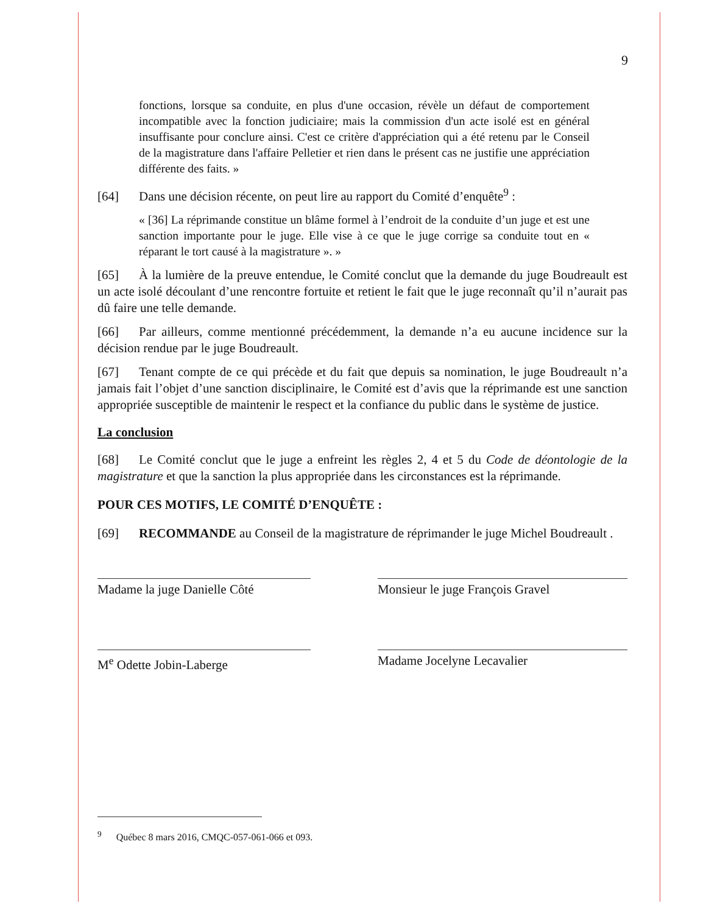9
fonctions, lorsque sa conduite, en plus d'une occasion, révèle un défaut de comportement incompatible avec la fonction judiciaire; mais la commission d'un acte isolé est en général insuffisante pour conclure ainsi. C'est ce critère d'appréciation qui a été retenu par le Conseil de la magistrature dans l'affaire Pelletier et rien dans le présent cas ne justifie une appréciation différente des faits. »
[64] Dans une décision récente, on peut lire au rapport du Comité d’enquête<sup>9</sup> :
« [36] La réprimande constitue un blâme formel à l’endroit de la conduite d’un juge et est une sanction importante pour le juge. Elle vise à ce que le juge corrige sa conduite tout en « réparant le tort causé à la magistrature ». »
[65] À la lumière de la preuve entendue, le Comité conclut que la demande du juge Boudreault est un acte isolé découlant d’une rencontre fortuite et retient le fait que le juge reconnaît qu’il n’aurait pas dû faire une telle demande.
[66] Par ailleurs, comme mentionné précédemment, la demande n’a eu aucune incidence sur la décision rendue par le juge Boudreault.
[67] Tenant compte de ce qui précède et du fait que depuis sa nomination, le juge Boudreault n’a jamais fait l’objet d’une sanction disciplinaire, le Comité est d’avis que la réprimande est une sanction appropriée susceptible de maintenir le respect et la confiance du public dans le système de justice.
La conclusion
[68] Le Comité conclut que le juge a enfreint les règles 2, 4 et 5 du Code de déontologie de la magistrature et que la sanction la plus appropriée dans les circonstances est la réprimande.
POUR CES MOTIFS, LE COMITÉ D’ENQUÊTE :
[69] RECOMMANDE au Conseil de la magistrature de réprimander le juge Michel Boudreault .
Madame la juge Danielle Côté
Monsieur le juge François Gravel
M<sup>e</sup> Odette Jobin-Laberge Madame Jocelyne Lecavalier
<sup>9</sup> Québec 8 mars 2016, CMQC-057-061-066 et 093.